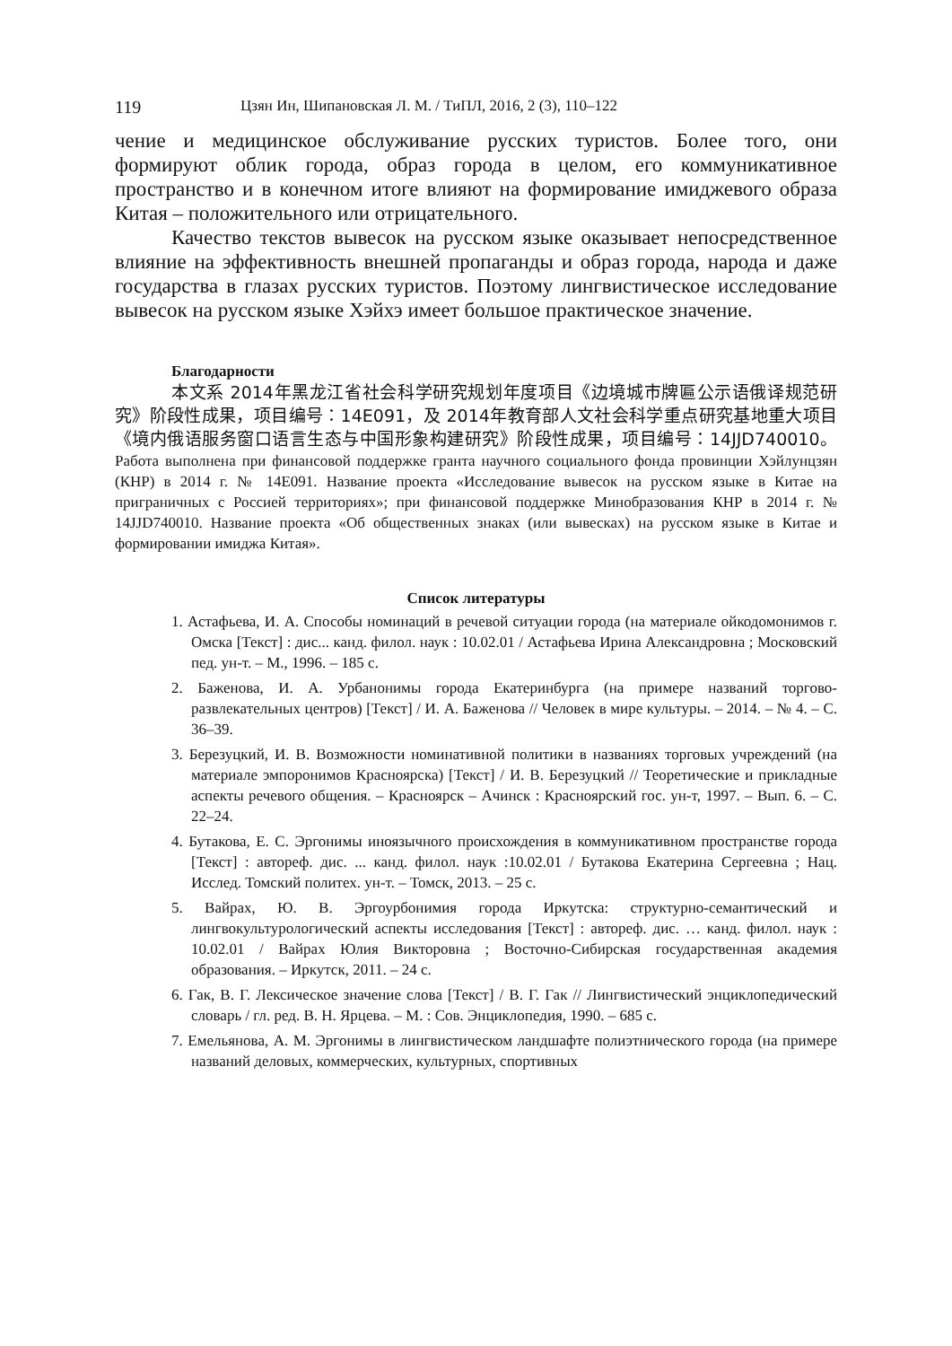119 Цзян Ин, Шипановская Л. М. / ТиПЛ, 2016, 2 (3), 110–122
чение и медицинское обслуживание русских туристов. Более того, они формируют облик города, образ города в целом, его коммуникативное пространство и в конечном итоге влияют на формирование имиджевого образа Китая – положительного или отрицательного.
Качество текстов вывесок на русском языке оказывает непосредственное влияние на эффективность внешней пропаганды и образ города, народа и даже государства в глазах русских туристов. Поэтому лингвистическое исследование вывесок на русском языке Хэйхэ имеет большое практическое значение.
Благодарности
本文系 2014年黑龙江省社会科学研究规划年度项目《边境城市牌匾公示语俄译规范研究》阶段性成果，项目编号：14E091，及 2014年教育部人文社会科学重点研究基地重大项目《境内俄语服务窗口语言生态与中国形象构建研究》阶段性成果，项目编号：14JJD740010。Работа выполнена при финансовой поддержке гранта научного социального фонда провинции Хэйлунцзян (КНР) в 2014 г. № 14E091. Название проекта «Исследование вывесок на русском языке в Китае на приграничных с Россией территориях»; при финансовой поддержке Минобразования КНР в 2014 г. № 14JJD740010. Название проекта «Об общественных знаках (или вывесках) на русском языке в Китае и формировании имиджа Китая».
Список литературы
1. Астафьева, И. А. Способы номинаций в речевой ситуации города (на материале ойкодомонимов г. Омска [Текст] : дис... канд. филол. наук : 10.02.01 / Астафьева Ирина Александровна ; Московский пед. ун-т. – М., 1996. – 185 с.
2. Баженова, И. А. Урбанонимы города Екатеринбурга (на примере названий торгово-развлекательных центров) [Текст] / И. А. Баженова // Человек в мире культуры. – 2014. – № 4. – С. 36–39.
3. Березуцкий, И. В. Возможности номинативной политики в названиях торговых учреждений (на материале эмпоронимов Красноярска) [Текст] / И. В. Березуцкий // Теоретические и прикладные аспекты речевого общения. – Красноярск – Ачинск : Красноярский гос. ун-т, 1997. – Вып. 6. – С. 22–24.
4. Бутакова, Е. С. Эргонимы иноязычного происхождения в коммуникативном пространстве города [Текст] : автореф. дис. ... канд. филол. наук :10.02.01 / Бутакова Екатерина Сергеевна ; Нац. Исслед. Томский политех. ун-т. – Томск, 2013. – 25 с.
5. Вайрах, Ю. В. Эргоурбонимия города Иркутска: структурно-семантический и лингвокультурологический аспекты исследования [Текст] : автореф. дис. … канд. филол. наук : 10.02.01 / Вайрах Юлия Викторовна ; Восточно-Сибирская государственная академия образования. – Иркутск, 2011. – 24 с.
6. Гак, В. Г. Лексическое значение слова [Текст] / В. Г. Гак // Лингвистический энциклопедический словарь / гл. ред. В. Н. Ярцева. – М. : Сов. Энциклопедия, 1990. – 685 с.
7. Емельянова, А. М. Эргонимы в лингвистическом ландшафте полиэтнического города (на примере названий деловых, коммерческих, культурных, спортивных